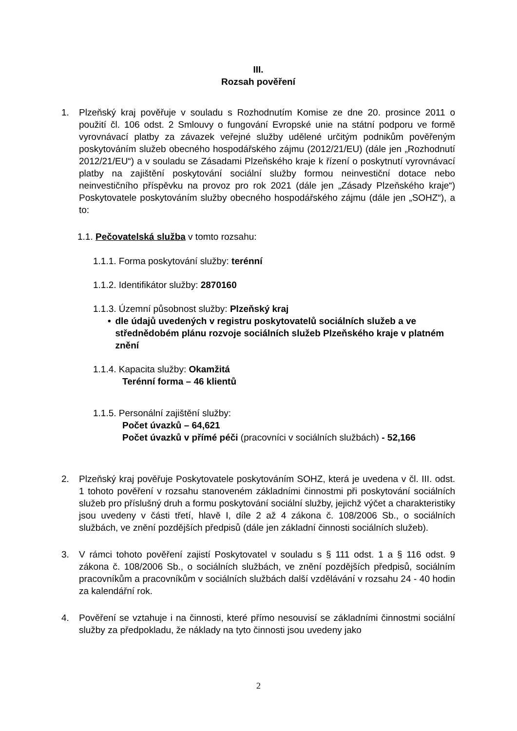III.
Rozsah pověření
1. Plzeňský kraj pověřuje v souladu s Rozhodnutím Komise ze dne 20. prosince 2011 o použití čl. 106 odst. 2 Smlouvy o fungování Evropské unie na státní podporu ve formě vyrovnávací platby za závazek veřejné služby udělené určitým podnikům pověřeným poskytováním služeb obecného hospodářského zájmu (2012/21/EU) (dále jen „Rozhodnutí 2012/21/EU“) a v souladu se Zásadami Plzeňského kraje k řízení o poskytnutí vyrovnávací platby na zajištění poskytování sociální služby formou neinvestiční dotace nebo neinvestičního příspěvku na provoz pro rok 2021 (dále jen „Zásady Plzeňského kraje“) Poskytovatele poskytováním služby obecného hospodářského zájmu (dále jen „SOHZ“), a to:
1.1. Pečovatelská služba v tomto rozsahu:
1.1.1. Forma poskytování služby: terénní
1.1.2. Identifikátor služby: 2870160
1.1.3. Územní působnost služby: Plzeňský kraj
• dle údajů uvedených v registru poskytovatelů sociálních služeb a ve střednědobém plánu rozvoje sociálních služeb Plzeňského kraje v platném znění
1.1.4. Kapacita služby: Okamžitá
Terénní forma – 46 klientů
1.1.5. Personální zajištění služby:
Počet úvazků – 64,621
Počet úvazků v přímé péči (pracovníci v sociálních službách) - 52,166
2. Plzeňský kraj pověřuje Poskytovatele poskytováním SOHZ, která je uvedena v čl. III. odst. 1 tohoto pověření v rozsahu stanoveném základními činnostmi při poskytování sociálních služeb pro příslušný druh a formu poskytování sociální služby, jejichž výčet a charakteristiky jsou uvedeny v části třetí, hlavě I, díle 2 až 4 zákona č. 108/2006 Sb., o sociálních službách, ve znění pozdějších předpisů (dále jen základní činnosti sociálních služeb).
3. V rámci tohoto pověření zajistí Poskytovatel v souladu s § 111 odst. 1 a § 116 odst. 9 zákona č. 108/2006 Sb., o sociálních službách, ve znění pozdějších předpisů, sociálním pracovníkům a pracovníkům v sociálních službách další vzdělávání v rozsahu 24 - 40 hodin za kalendářní rok.
4. Pověření se vztahuje i na činnosti, které přímo nesouvisí se základními činnostmi sociální služby za předpokladu, že náklady na tyto činnosti jsou uvedeny jako
2